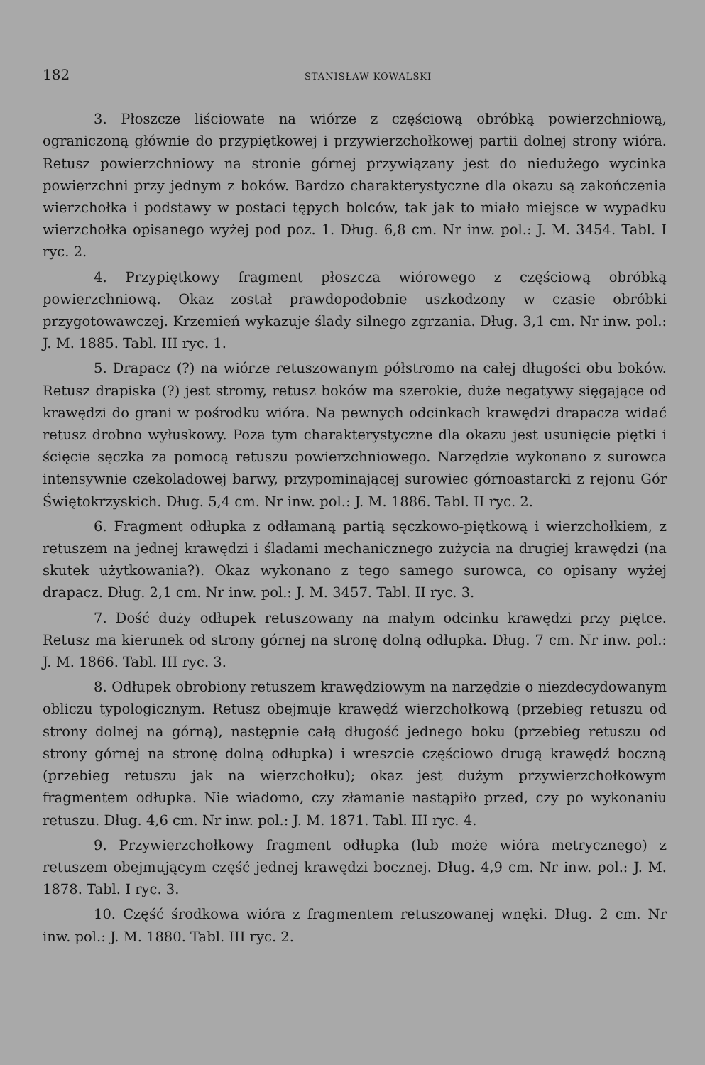182 STANISŁAW KOWALSKI
3. Płoszcze liściowate na wiórze z częściową obróbką powierzchniową, ograniczoną głównie do przypiętkowej i przywierzchołkowej partii dolnej strony wióra. Retusz powierzchniowy na stronie górnej przywiązany jest do niedużego wycinka powierzchni przy jednym z boków. Bardzo charakterystyczne dla okazu są zakończenia wierzchołka i podstawy w postaci tępych bolców, tak jak to miało miejsce w wypadku wierzchołka opisanego wyżej pod poz. 1. Dług. 6,8 cm. Nr inw. pol.: J. M. 3454. Tabl. I ryc. 2.
4. Przypiętkowy fragment płoszcza wiórowego z częściową obróbką powierzchniową. Okaz został prawdopodobnie uszkodzony w czasie obróbki przygotowawczej. Krzemień wykazuje ślady silnego zgrzania. Dług. 3,1 cm. Nr inw. pol.: J. M. 1885. Tabl. III ryc. 1.
5. Drapacz (?) na wiórze retuszowanym półstromo na całej długości obu boków. Retusz drapiska (?) jest stromy, retusz boków ma szerokie, duże negatywy sięgające od krawędzi do grani w pośrodku wióra. Na pewnych odcinkach krawędzi drapacza widać retusz drobno wyłuskowy. Poza tym charakterystyczne dla okazu jest usunięcie piętki i ścięcie sęczka za pomocą retuszu powierzchniowego. Narzędzie wykonano z surowca intensywnie czekoladowej barwy, przypominającej surowiec górnoastarcki z rejonu Gór Świętokrzyskich. Dług. 5,4 cm. Nr inw. pol.: J. M. 1886. Tabl. II ryc. 2.
6. Fragment odłupka z odłamaną partią sęczkowo-piętkową i wierzchołkiem, z retuszem na jednej krawędzi i śladami mechanicznego zużycia na drugiej krawędzi (na skutek użytkowania?). Okaz wykonano z tego samego surowca, co opisany wyżej drapacz. Dług. 2,1 cm. Nr inw. pol.: J. M. 3457. Tabl. II ryc. 3.
7. Dość duży odłupek retuszowany na małym odcinku krawędzi przy piętce. Retusz ma kierunek od strony górnej na stronę dolną odłupka. Dług. 7 cm. Nr inw. pol.: J. M. 1866. Tabl. III ryc. 3.
8. Odłupek obrobiony retuszem krawędziowym na narzędzie o niezdecydowanym obliczu typologicznym. Retusz obejmuje krawędź wierzchołkową (przebieg retuszu od strony dolnej na górną), następnie całą długość jednego boku (przebieg retuszu od strony górnej na stronę dolną odłupka) i wreszcie częściowo drugą krawędź boczną (przebieg retuszu jak na wierzchołku); okaz jest dużym przywierzchołkowym fragmentem odłupka. Nie wiadomo, czy złamanie nastąpiło przed, czy po wykonaniu retuszu. Dług. 4,6 cm. Nr inw. pol.: J. M. 1871. Tabl. III ryc. 4.
9. Przywierzchołkowy fragment odłupka (lub może wióra metrycznego) z retuszem obejmującym część jednej krawędzi bocznej. Dług. 4,9 cm. Nr inw. pol.: J. M. 1878. Tabl. I ryc. 3.
10. Część środkowa wióra z fragmentem retuszowanej wnęki. Dług. 2 cm. Nr inw. pol.: J. M. 1880. Tabl. III ryc. 2.